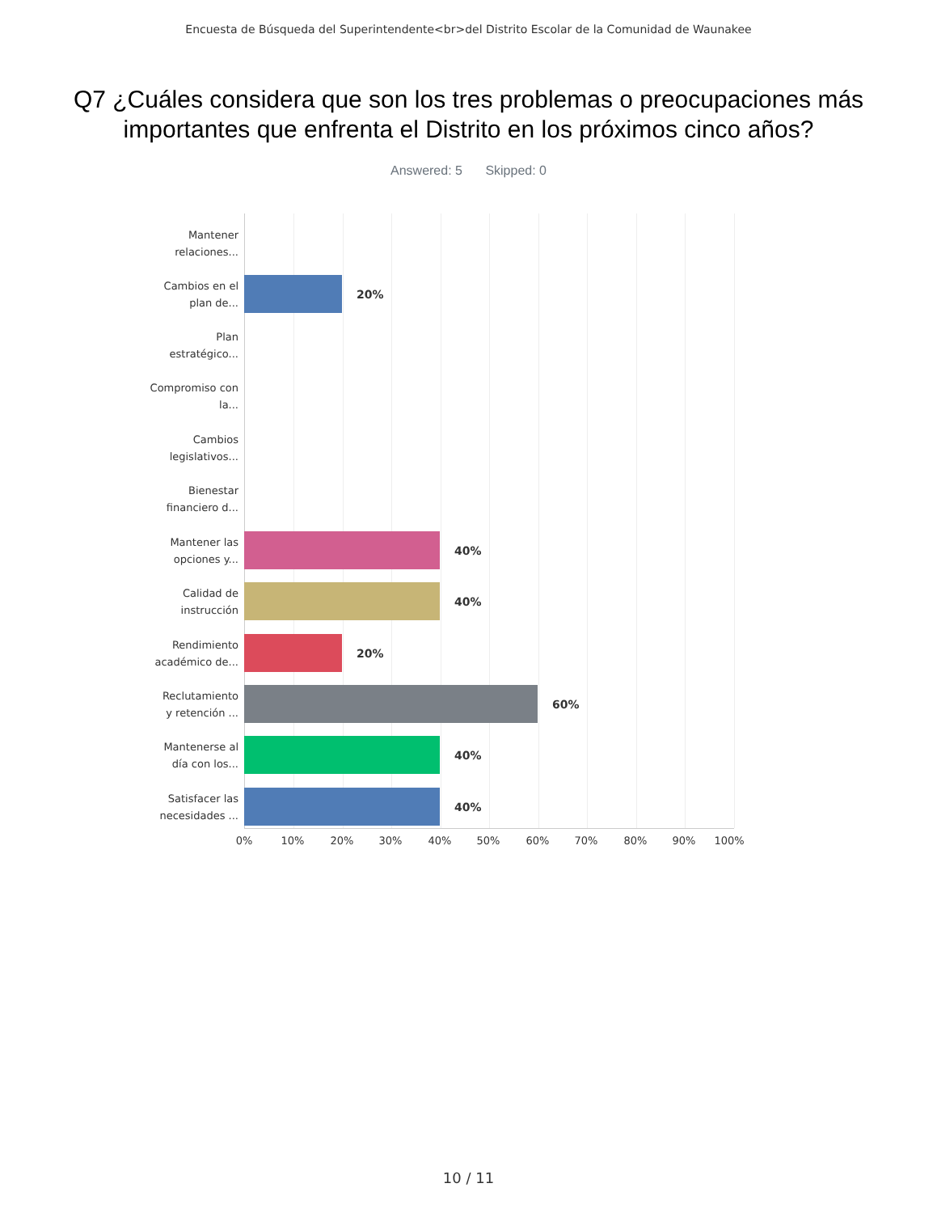Encuesta de Búsqueda del Superintendente<br>del Distrito Escolar de la Comunidad de Waunakee
Q7 ¿Cuáles considera que son los tres problemas o preocupaciones más importantes que enfrenta el Distrito en los próximos cinco años?
Answered: 5 Skipped: 0
Mantener
relaciones...
Cambios en el
plan de...
20%
Plan
estratégico...
Compromiso con
la...
Cambios
legislativos...
Bienestar
financiero d...
Mantener las
opciones y...
40%
Calidad de
instrucción
40%
Rendimiento
académico de...
20%
Reclutamiento
y retención ...
60%
Mantenerse al
día con los...
40%
Satisfacer las
necesidades ...
40%
0% 10% 20% 30% 40% 50% 60% 70% 80% 90% 100%
10 / 11